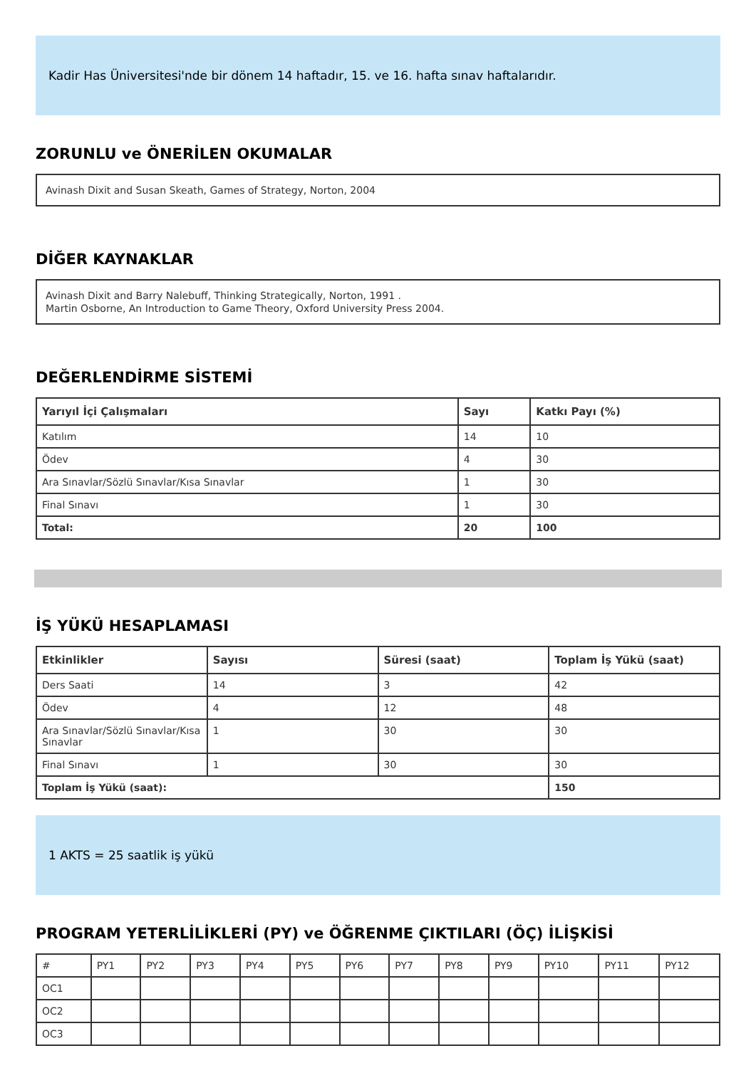Kadir Has Üniversitesi'nde bir dönem 14 haftadır, 15. ve 16. hafta sınav haftalarıdır.
ZORUNLU ve ÖNERİLEN OKUMALAR
Avinash Dixit and Susan Skeath, Games of Strategy, Norton, 2004
DİĞER KAYNAKLAR
Avinash Dixit and Barry Nalebuff, Thinking Strategically, Norton, 1991 .
Martin Osborne, An Introduction to Game Theory, Oxford University Press 2004.
DEĞERLENDİRME SİSTEMİ
| Yarıyıl İçi Çalışmaları | Sayı | Katkı Payı (%) |
| --- | --- | --- |
| Katılım | 14 | 10 |
| Ödev | 4 | 30 |
| Ara Sınavlar/Sözlü Sınavlar/Kısa Sınavlar | 1 | 30 |
| Final Sınavı | 1 | 30 |
| Total: | 20 | 100 |
İŞ YÜKÜ HESAPLAMASI
| Etkinlikler | Sayısı | Süresi (saat) | Toplam İş Yükü (saat) |
| --- | --- | --- | --- |
| Ders Saati | 14 | 3 | 42 |
| Ödev | 4 | 12 | 48 |
| Ara Sınavlar/Sözlü Sınavlar/Kısa Sınavlar | 1 | 30 | 30 |
| Final Sınavı | 1 | 30 | 30 |
| Toplam İş Yükü (saat): | | | 150 |
1 AKTS = 25 saatlik iş yükü
PROGRAM YETERLİLİKLERİ (PY) ve ÖĞRENME ÇIKTILARI (ÖÇ) İLİŞKİSİ
| # | PY1 | PY2 | PY3 | PY4 | PY5 | PY6 | PY7 | PY8 | PY9 | PY10 | PY11 | PY12 |
| OC1 | | | | | | | | | | | | |
| OC2 | | | | | | | | | | | | |
| OC3 | | | | | | | | | | | | |